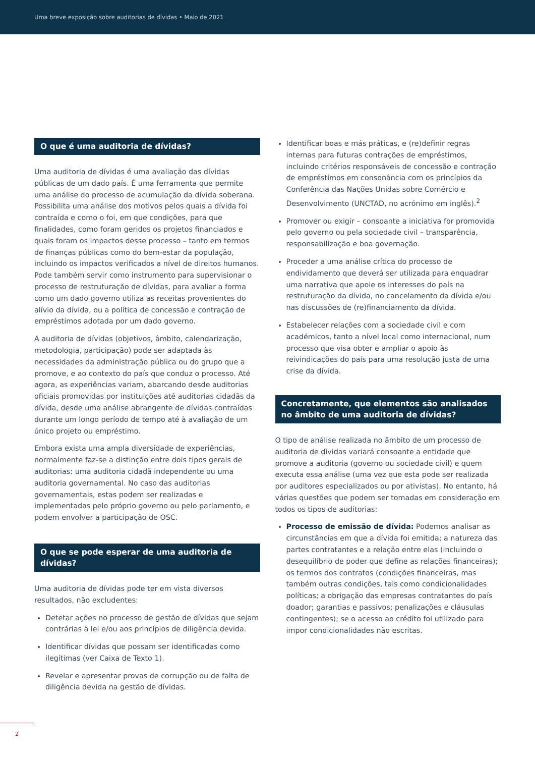Uma breve exposição sobre auditorias de dívidas • Maio de 2021
O que é uma auditoria de dívidas?
Uma auditoria de dívidas é uma avaliação das dívidas públicas de um dado país. É uma ferramenta que permite uma análise do processo de acumulação da dívida soberana. Possibilita uma análise dos motivos pelos quais a dívida foi contraída e como o foi, em que condições, para que finalidades, como foram geridos os projetos financiados e quais foram os impactos desse processo – tanto em termos de finanças públicas como do bem-estar da população, incluindo os impactos verificados a nível de direitos humanos. Pode também servir como instrumento para supervisionar o processo de restruturação de dívidas, para avaliar a forma como um dado governo utiliza as receitas provenientes do alívio da dívida, ou a política de concessão e contração de empréstimos adotada por um dado governo.
A auditoria de dívidas (objetivos, âmbito, calendarização, metodologia, participação) pode ser adaptada às necessidades da administração pública ou do grupo que a promove, e ao contexto do país que conduz o processo. Até agora, as experiências variam, abarcando desde auditorias oficiais promovidas por instituições até auditorias cidadãs da dívida, desde uma análise abrangente de dívidas contraídas durante um longo período de tempo até à avaliação de um único projeto ou empréstimo.
Embora exista uma ampla diversidade de experiências, normalmente faz-se a distinção entre dois tipos gerais de auditorias: uma auditoria cidadã independente ou uma auditoria governamental. No caso das auditorias governamentais, estas podem ser realizadas e implementadas pelo próprio governo ou pelo parlamento, e podem envolver a participação de OSC.
O que se pode esperar de uma auditoria de dívidas?
Uma auditoria de dívidas pode ter em vista diversos resultados, não excludentes:
Detetar ações no processo de gestão de dívidas que sejam contrárias à lei e/ou aos princípios de diligência devida.
Identificar dívidas que possam ser identificadas como ilegítimas (ver Caixa de Texto 1).
Revelar e apresentar provas de corrupção ou de falta de diligência devida na gestão de dívidas.
Identificar boas e más práticas, e (re)definir regras internas para futuras contrações de empréstimos, incluindo critérios responsáveis de concessão e contração de empréstimos em consonância com os princípios da Conferência das Nações Unidas sobre Comércio e Desenvolvimento (UNCTAD, no acrónimo em inglês).<sup>2</sup>
Promover ou exigir – consoante a iniciativa for promovida pelo governo ou pela sociedade civil – transparência, responsabilização e boa governação.
Proceder a uma análise crítica do processo de endividamento que deverá ser utilizada para enquadrar uma narrativa que apoie os interesses do país na restruturação da dívida, no cancelamento da dívida e/ou nas discussões de (re)financiamento da dívida.
Estabelecer relações com a sociedade civil e com académicos, tanto a nível local como internacional, num processo que visa obter e ampliar o apoio às reivindicações do país para uma resolução justa de uma crise da dívida.
Concretamente, que elementos são analisados no âmbito de uma auditoria de dívidas?
O tipo de análise realizada no âmbito de um processo de auditoria de dívidas variará consoante a entidade que promove a auditoria (governo ou sociedade civil) e quem executa essa análise (uma vez que esta pode ser realizada por auditores especializados ou por ativistas). No entanto, há várias questões que podem ser tomadas em consideração em todos os tipos de auditorias:
Processo de emissão de dívida: Podemos analisar as circunstâncias em que a dívida foi emitida; a natureza das partes contratantes e a relação entre elas (incluindo o desequilíbrio de poder que define as relações financeiras); os termos dos contratos (condições financeiras, mas também outras condições, tais como condicionalidades políticas; a obrigação das empresas contratantes do país doador; garantias e passivos; penalizações e cláusulas contingentes); se o acesso ao crédito foi utilizado para impor condicionalidades não escritas.
2